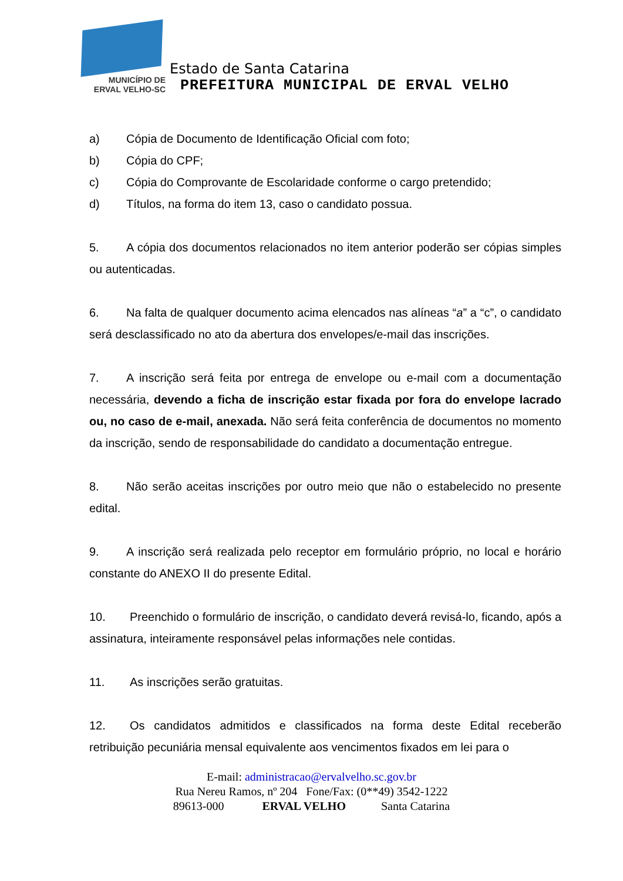MUNICÍPIO DE
ERVAL VELHO-SC
Estado de Santa Catarina
PREFEITURA MUNICIPAL DE ERVAL VELHO
a) Cópia de Documento de Identificação Oficial com foto;
b) Cópia do CPF;
c) Cópia do Comprovante de Escolaridade conforme o cargo pretendido;
d) Títulos, na forma do item 13, caso o candidato possua.
5. A cópia dos documentos relacionados no item anterior poderão ser cópias simples ou autenticadas.
6. Na falta de qualquer documento acima elencados nas alíneas “a” a “c”, o candidato será desclassificado no ato da abertura dos envelopes/e-mail das inscrições.
7. A inscrição será feita por entrega de envelope ou e-mail com a documentação necessária, devendo a ficha de inscrição estar fixada por fora do envelope lacrado ou, no caso de e-mail, anexada. Não será feita conferência de documentos no momento da inscrição, sendo de responsabilidade do candidato a documentação entregue.
8. Não serão aceitas inscrições por outro meio que não o estabelecido no presente edital.
9. A inscrição será realizada pelo receptor em formulário próprio, no local e horário constante do ANEXO II do presente Edital.
10. Preenchido o formulário de inscrição, o candidato deverá revisá-lo, ficando, após a assinatura, inteiramente responsável pelas informações nele contidas.
11. As inscrições serão gratuitas.
12. Os candidatos admitidos e classificados na forma deste Edital receberão retribuição pecuniária mensal equivalente aos vencimentos fixados em lei para o
E-mail: administracao@ervalvelho.sc.gov.br
Rua Nereu Ramos, nº 204 Fone/Fax: (0**49) 3542-1222
89613-000 ERVAL VELHO Santa Catarina